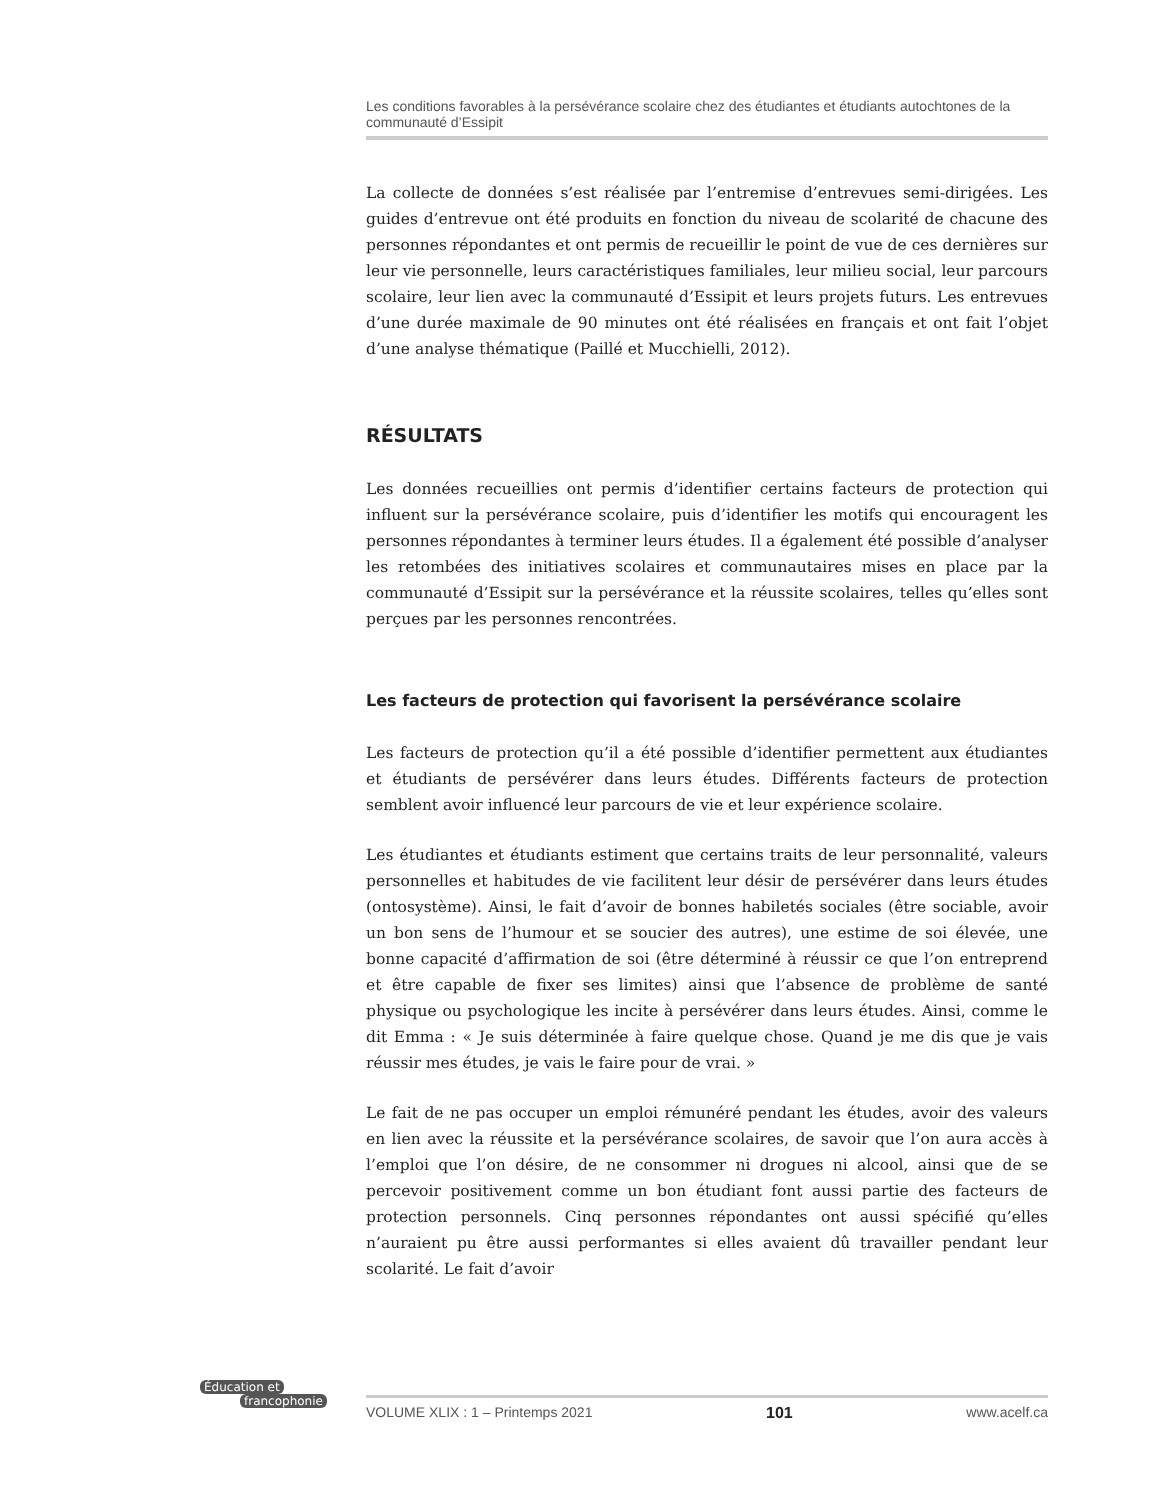Les conditions favorables à la persévérance scolaire chez des étudiantes et étudiants autochtones de la communauté d’Essipit
La collecte de données s’est réalisée par l’entremise d’entrevues semi-dirigées. Les guides d’entrevue ont été produits en fonction du niveau de scolarité de chacune des personnes répondantes et ont permis de recueillir le point de vue de ces dernières sur leur vie personnelle, leurs caractéristiques familiales, leur milieu social, leur parcours scolaire, leur lien avec la communauté d’Essipit et leurs projets futurs. Les entrevues d’une durée maximale de 90 minutes ont été réalisées en français et ont fait l’objet d’une analyse thématique (Paillé et Mucchielli, 2012).
RÉSULTATS
Les données recueillies ont permis d’identifier certains facteurs de protection qui influent sur la persévérance scolaire, puis d’identifier les motifs qui encouragent les personnes répondantes à terminer leurs études. Il a également été possible d’analyser les retombées des initiatives scolaires et communautaires mises en place par la communauté d’Essipit sur la persévérance et la réussite scolaires, telles qu’elles sont perçues par les personnes rencontrées.
Les facteurs de protection qui favorisent la persévérance scolaire
Les facteurs de protection qu’il a été possible d’identifier permettent aux étudiantes et étudiants de persévérer dans leurs études. Différents facteurs de protection semblent avoir influencé leur parcours de vie et leur expérience scolaire.
Les étudiantes et étudiants estiment que certains traits de leur personnalité, valeurs personnelles et habitudes de vie facilitent leur désir de persévérer dans leurs études (ontosystème). Ainsi, le fait d’avoir de bonnes habiletés sociales (être sociable, avoir un bon sens de l’humour et se soucier des autres), une estime de soi élevée, une bonne capacité d’affirmation de soi (être déterminé à réussir ce que l’on entreprend et être capable de fixer ses limites) ainsi que l’absence de problème de santé physique ou psychologique les incite à persévérer dans leurs études. Ainsi, comme le dit Emma : « Je suis déterminée à faire quelque chose. Quand je me dis que je vais réussir mes études, je vais le faire pour de vrai. »
Le fait de ne pas occuper un emploi rémunéré pendant les études, avoir des valeurs en lien avec la réussite et la persévérance scolaires, de savoir que l’on aura accès à l’emploi que l’on désire, de ne consommer ni drogues ni alcool, ainsi que de se percevoir positivement comme un bon étudiant font aussi partie des facteurs de protection personnels. Cinq personnes répondantes ont aussi spécifié qu’elles n’auraient pu être aussi performantes si elles avaient dû travailler pendant leur scolarité. Le fait d’avoir
Éducation et
francophonie
VOLUME XLIX : 1 – Printemps 2021 101 www.acelf.ca